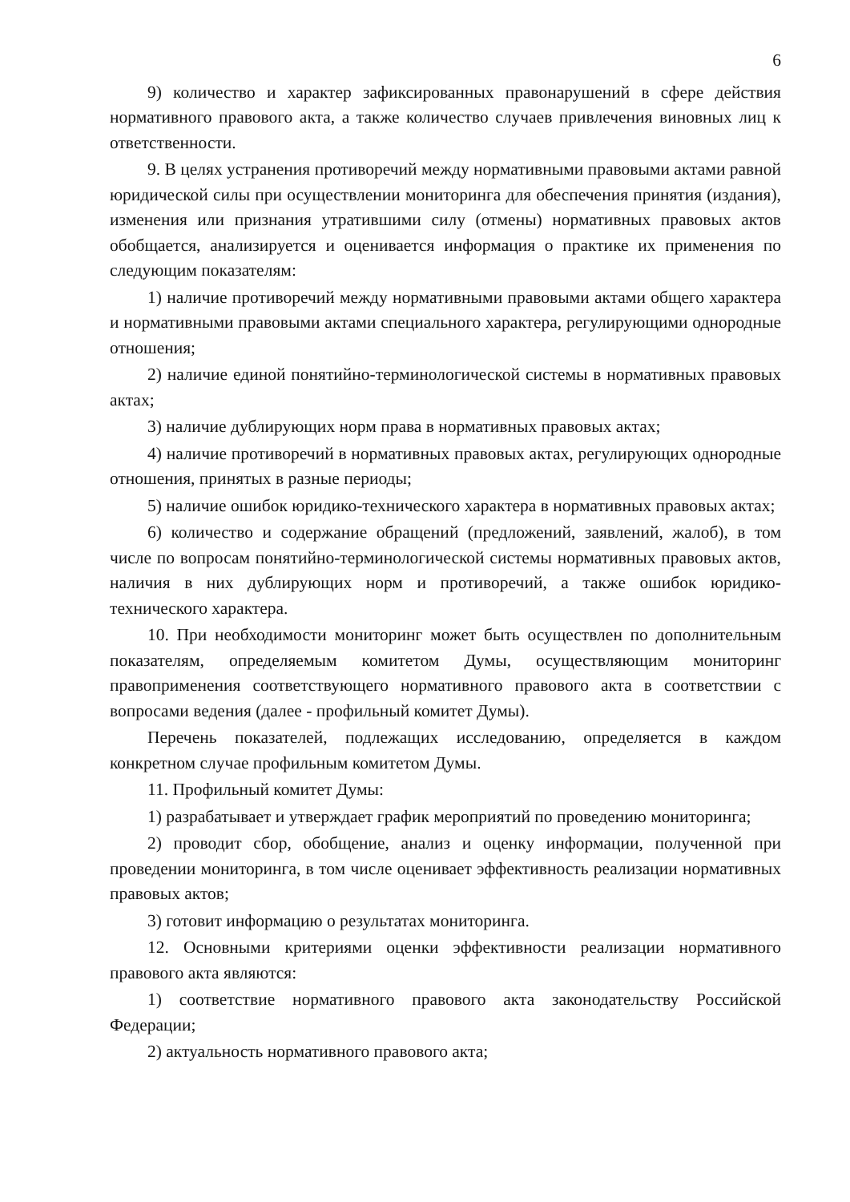6
9) количество и характер зафиксированных правонарушений в сфере действия нормативного правового акта, а также количество случаев привлечения виновных лиц к ответственности.
9. В целях устранения противоречий между нормативными правовыми актами равной юридической силы при осуществлении мониторинга для обеспечения принятия (издания), изменения или признания утратившими силу (отмены) нормативных правовых актов обобщается, анализируется и оценивается информация о практике их применения по следующим показателям:
1) наличие противоречий между нормативными правовыми актами общего характера и нормативными правовыми актами специального характера, регулирующими однородные отношения;
2) наличие единой понятийно-терминологической системы в нормативных правовых актах;
3) наличие дублирующих норм права в нормативных правовых актах;
4) наличие противоречий в нормативных правовых актах, регулирующих однородные отношения, принятых в разные периоды;
5) наличие ошибок юридико-технического характера в нормативных правовых актах;
6) количество и содержание обращений (предложений, заявлений, жалоб), в том числе по вопросам понятийно-терминологической системы нормативных правовых актов, наличия в них дублирующих норм и противоречий, а также ошибок юридико-технического характера.
10. При необходимости мониторинг может быть осуществлен по дополнительным показателям, определяемым комитетом Думы, осуществляющим мониторинг правоприменения соответствующего нормативного правового акта в соответствии с вопросами ведения (далее - профильный комитет Думы).
Перечень показателей, подлежащих исследованию, определяется в каждом конкретном случае профильным комитетом Думы.
11. Профильный комитет Думы:
1) разрабатывает и утверждает график мероприятий по проведению мониторинга;
2) проводит сбор, обобщение, анализ и оценку информации, полученной при проведении мониторинга, в том числе оценивает эффективность реализации нормативных правовых актов;
3) готовит информацию о результатах мониторинга.
12. Основными критериями оценки эффективности реализации нормативного правового акта являются:
1) соответствие нормативного правового акта законодательству Российской Федерации;
2) актуальность нормативного правового акта;